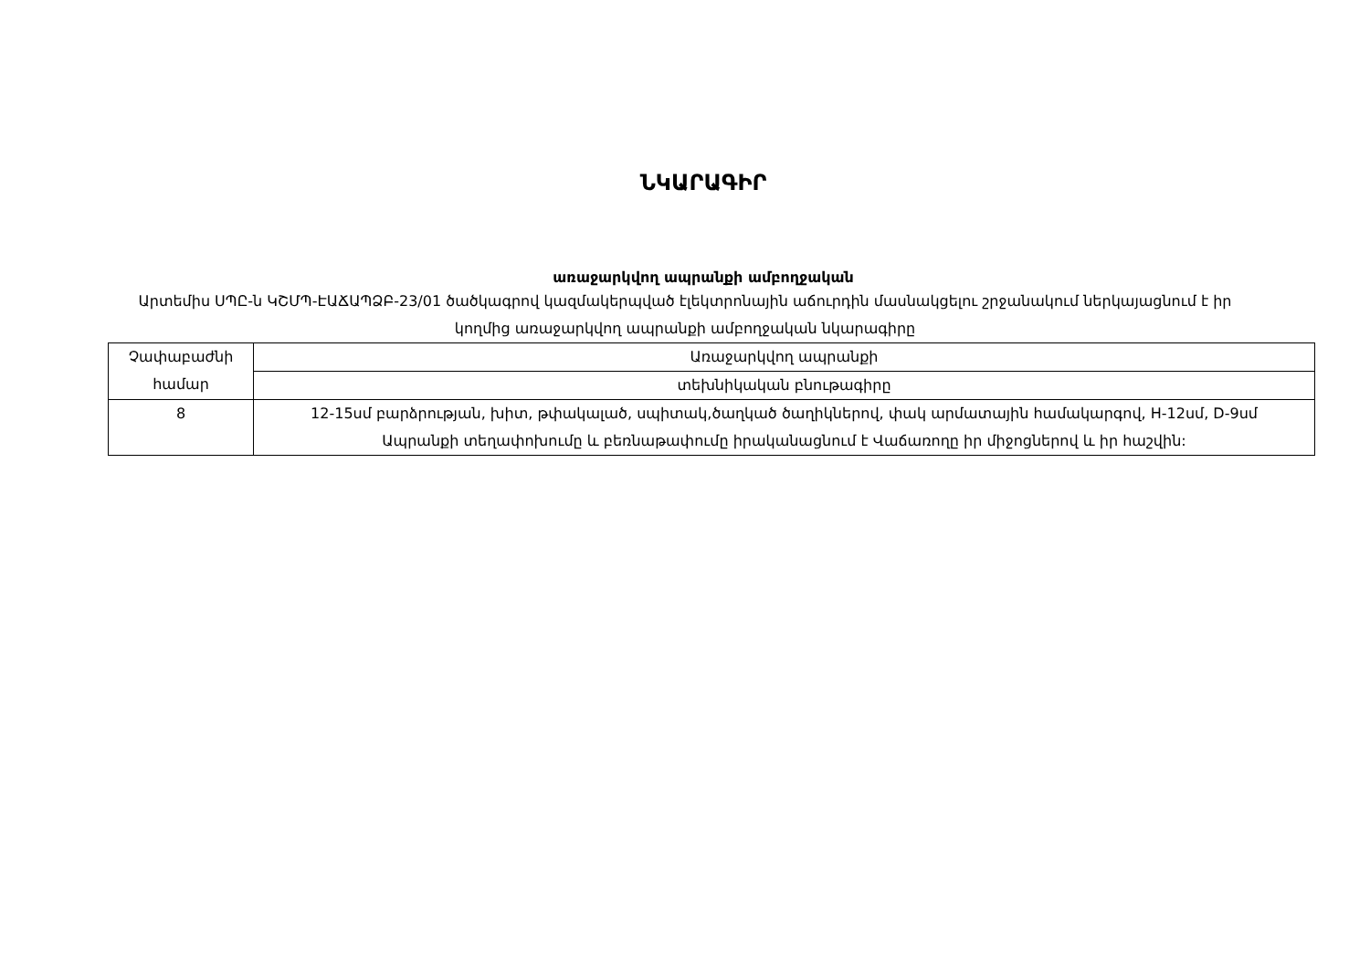ՆԿԱՐԱԳԻՐ
առաջարկվող ապրանքի ամբողջական
Արտեմիս ՍՊԸ-ն ԿՇՄՊ-ԷԱՃԱՊՁԲ-23/01 ծածկագրով կազմակերպված էլեկտրոնային աճուրդին մասնակցելու շրջանակում ներկայացնում է իր կողմից առաջարկվող ապրանքի ամբողջական նկարագիրը
| Չափաբաժնի համար | Առաջարկվող ապրանքի |
| | տեխնիկական բնութագիրը |
| 8 | 12-15սմ բարձրության, խիտ, թփակալած, սպիտակ,ծաղկած ծաղիկներով, փակ արմատային համակարգով, H-12սմ, D-9սմ Ապրանքի տեղափոխումը և բեռնաթափումը իրականացնում է Վաճառողը իր միջոցներով և իր հաշվին: |